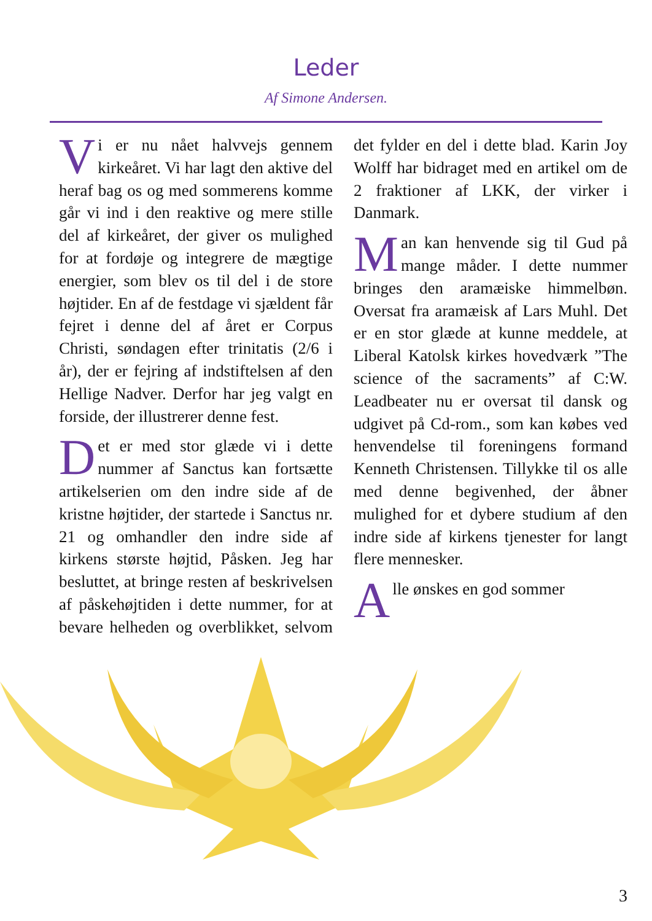Leder
Af Simone Andersen.
Vi er nu nået halvvejs gennem kirkeåret. Vi har lagt den aktive del heraf bag os og med sommerens komme går vi ind i den reaktive og mere stille del af kirkeåret, der giver os mulighed for at fordøje og integrere de mægtige energier, som blev os til del i de store højtider. En af de festdage vi sjældent får fejret i denne del af året er Corpus Christi, søndagen efter trinitatis (2/6 i år), der er fejring af indstiftelsen af den Hellige Nadver. Derfor har jeg valgt en forside, der illustrerer denne fest.
Det er med stor glæde vi i dette nummer af Sanctus kan fortsætte artikelserien om den indre side af de kristne højtider, der startede i Sanctus nr. 21 og omhandler den indre side af kirkens største højtid, Påsken. Jeg har besluttet, at bringe resten af beskrivelsen af påskehøjtiden i dette nummer, for at bevare helheden og overblikket, selvom det fylder en del i dette blad. Karin Joy Wolff har bidraget med en artikel om de 2 fraktioner af LKK, der virker i Danmark.
Man kan henvende sig til Gud på mange måder. I dette nummer bringes den aramæiske himmelbøn. Oversat fra aramæisk af Lars Muhl. Det er en stor glæde at kunne meddele, at Liberal Katolsk kirkes hovedværk ”The science of the sacraments” af C:W. Leadbeater nu er oversat til dansk og udgivet på Cd-rom., som kan købes ved henvendelse til foreningens formand Kenneth Christensen. Tillykke til os alle med denne begivenhed, der åbner mulighed for et dybere studium af den indre side af kirkens tjenester for langt flere mennesker.
Alle ønskes en god sommer
3